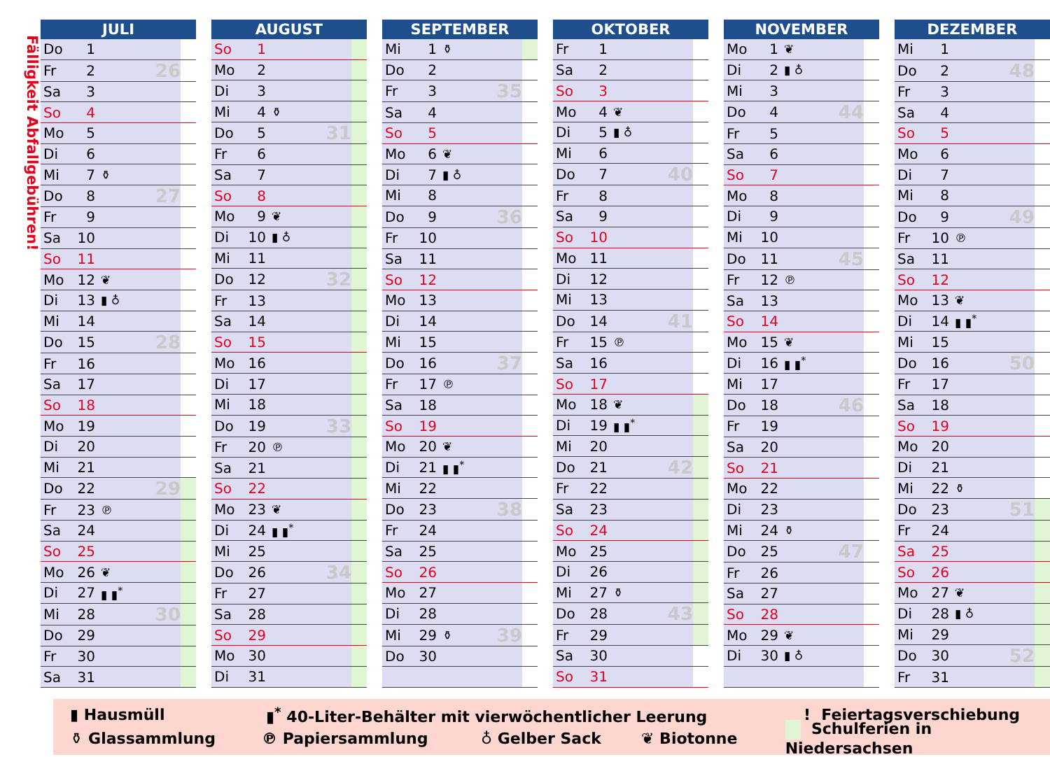Fälligkeit Abfallgebühren!
| JULI | | | | |
| --- | --- | --- | --- | --- |
| Do | 1 | | | |
| Fr | 2 | | 26 | |
| Sa | 3 | | | |
| So | 4 | | | |
| Mo | 5 | | | |
| Di | 6 | | | |
| Mi | 7 | ⚱ | | |
| Do | 8 | | 27 | |
| Fr | 9 | | | |
| Sa | 10 | | | |
| So | 11 | | | |
| Mo | 12 | ❦ | | |
| Di | 13 | ▮ ♁ | | |
| Mi | 14 | | | |
| Do | 15 | | 28 | |
| Fr | 16 | | | |
| Sa | 17 | | | |
| So | 18 | | | |
| Mo | 19 | | | |
| Di | 20 | | | |
| Mi | 21 | | | |
| Do | 22 | | 29 | |
| Fr | 23 | ℗ | | |
| Sa | 24 | | | |
| So | 25 | | | |
| Mo | 26 | ❦ | | |
| Di | 27 | ▮ ▮<sup>*</sup> | | |
| Mi | 28 | | 30 | |
| Do | 29 | | | |
| Fr | 30 | | | |
| Sa | 31 | | | |
| AUGUST | | | | |
| --- | --- | --- | --- | --- |
| So | 1 | | | |
| Mo | 2 | | | |
| Di | 3 | | | |
| Mi | 4 | ⚱ | | |
| Do | 5 | | 31 | |
| Fr | 6 | | | |
| Sa | 7 | | | |
| So | 8 | | | |
| Mo | 9 | ❦ | | |
| Di | 10 | ▮ ♁ | | |
| Mi | 11 | | | |
| Do | 12 | | 32 | |
| Fr | 13 | | | |
| Sa | 14 | | | |
| So | 15 | | | |
| Mo | 16 | | | |
| Di | 17 | | | |
| Mi | 18 | | | |
| Do | 19 | | 33 | |
| Fr | 20 | ℗ | | |
| Sa | 21 | | | |
| So | 22 | | | |
| Mo | 23 | ❦ | | |
| Di | 24 | ▮ ▮<sup>*</sup> | | |
| Mi | 25 | | | |
| Do | 26 | | 34 | |
| Fr | 27 | | | |
| Sa | 28 | | | |
| So | 29 | | | |
| Mo | 30 | | | |
| Di | 31 | | | |
| SEPTEMBER | | | | |
| --- | --- | --- | --- | --- |
| Mi | 1 | ⚱ | | |
| Do | 2 | | | |
| Fr | 3 | | 35 | |
| Sa | 4 | | | |
| So | 5 | | | |
| Mo | 6 | ❦ | | |
| Di | 7 | ▮ ♁ | | |
| Mi | 8 | | | |
| Do | 9 | | 36 | |
| Fr | 10 | | | |
| Sa | 11 | | | |
| So | 12 | | | |
| Mo | 13 | | | |
| Di | 14 | | | |
| Mi | 15 | | | |
| Do | 16 | | 37 | |
| Fr | 17 | ℗ | | |
| Sa | 18 | | | |
| So | 19 | | | |
| Mo | 20 | ❦ | | |
| Di | 21 | ▮ ▮<sup>*</sup> | | |
| Mi | 22 | | | |
| Do | 23 | | 38 | |
| Fr | 24 | | | |
| Sa | 25 | | | |
| So | 26 | | | |
| Mo | 27 | | | |
| Di | 28 | | | |
| Mi | 29 | ⚱ | 39 | |
| Do | 30 | | | |
| OKTOBER | | | | |
| --- | --- | --- | --- | --- |
| Fr | 1 | | | |
| Sa | 2 | | | |
| So | 3 | | | |
| Mo | 4 | ❦ | | |
| Di | 5 | ▮ ♁ | | |
| Mi | 6 | | | |
| Do | 7 | | 40 | |
| Fr | 8 | | | |
| Sa | 9 | | | |
| So | 10 | | | |
| Mo | 11 | | | |
| Di | 12 | | | |
| Mi | 13 | | | |
| Do | 14 | | 41 | |
| Fr | 15 | ℗ | | |
| Sa | 16 | | | |
| So | 17 | | | |
| Mo | 18 | ❦ | | |
| Di | 19 | ▮ ▮<sup>*</sup> | | |
| Mi | 20 | | | |
| Do | 21 | | 42 | |
| Fr | 22 | | | |
| Sa | 23 | | | |
| So | 24 | | | |
| Mo | 25 | | | |
| Di | 26 | | | |
| Mi | 27 | ⚱ | | |
| Do | 28 | | 43 | |
| Fr | 29 | | | |
| Sa | 30 | | | |
| So | 31 | | | |
| NOVEMBER | | | | |
| --- | --- | --- | --- | --- |
| Mo | 1 | ❦ | | |
| Di | 2 | ▮ ♁ | | |
| Mi | 3 | | | |
| Do | 4 | | 44 | |
| Fr | 5 | | | |
| Sa | 6 | | | |
| So | 7 | | | |
| Mo | 8 | | | |
| Di | 9 | | | |
| Mi | 10 | | | |
| Do | 11 | | 45 | |
| Fr | 12 | ℗ | | |
| Sa | 13 | | | |
| So | 14 | | | |
| Mo | 15 | ❦ | | |
| Di | 16 | ▮ ▮<sup>*</sup> | | |
| Mi | 17 | | | |
| Do | 18 | | 46 | |
| Fr | 19 | | | |
| Sa | 20 | | | |
| So | 21 | | | |
| Mo | 22 | | | |
| Di | 23 | | | |
| Mi | 24 | ⚱ | | |
| Do | 25 | | 47 | |
| Fr | 26 | | | |
| Sa | 27 | | | |
| So | 28 | | | |
| Mo | 29 | ❦ | | |
| Di | 30 | ▮ ♁ | | |
| DEZEMBER | | | | |
| --- | --- | --- | --- | --- |
| Mi | 1 | | | |
| Do | 2 | | 48 | |
| Fr | 3 | | | |
| Sa | 4 | | | |
| So | 5 | | | |
| Mo | 6 | | | |
| Di | 7 | | | |
| Mi | 8 | | | |
| Do | 9 | | 49 | |
| Fr | 10 | ℗ | | |
| Sa | 11 | | | |
| So | 12 | | | |
| Mo | 13 | ❦ | | |
| Di | 14 | ▮ ▮<sup>*</sup> | | |
| Mi | 15 | | | |
| Do | 16 | | 50 | |
| Fr | 17 | | | |
| Sa | 18 | | | |
| So | 19 | | | |
| Mo | 20 | | | |
| Di | 21 | | | |
| Mi | 22 | ⚱ | | |
| Do | 23 | | 51 | |
| Fr | 24 | | | |
| Sa | 25 | | | |
| So | 26 | | | |
| Mo | 27 | ❦ | | |
| Di | 28 | ▮ ♁ | | |
| Mi | 29 | | | |
| Do | 30 | | 52 | |
| Fr | 31 | | | |
▮ Hausmüll ▮<sup>*</sup> 40-Liter-Behälter mit vierwöchentlicher Leerung! Feiertagsverschiebung
⚱ Glassammlung ℗ Papiersammlung ♁ Gelber Sack ❦ Biotonne Schulferien in Niedersachsen